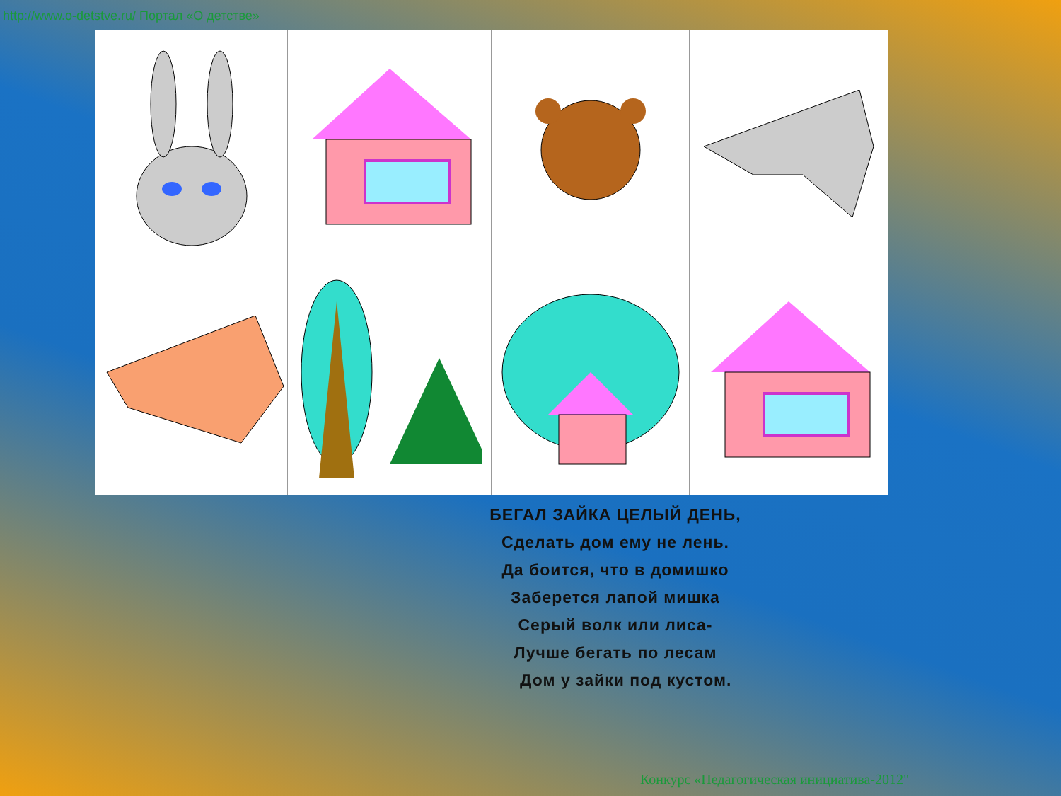http://www.o-detstve.ru/ Портал «О детстве»
БЕГАЛ ЗАЙКА ЦЕЛЫЙ ДЕНЬ,
Сделать дом ему не лень.
Да боится, что в домишко
Заберется лапой мишка
Серый волк или лиса-
Лучше бегать по лесам
Дом у зайки под кустом.
Конкурс «Педагогическая инициатива-2012"